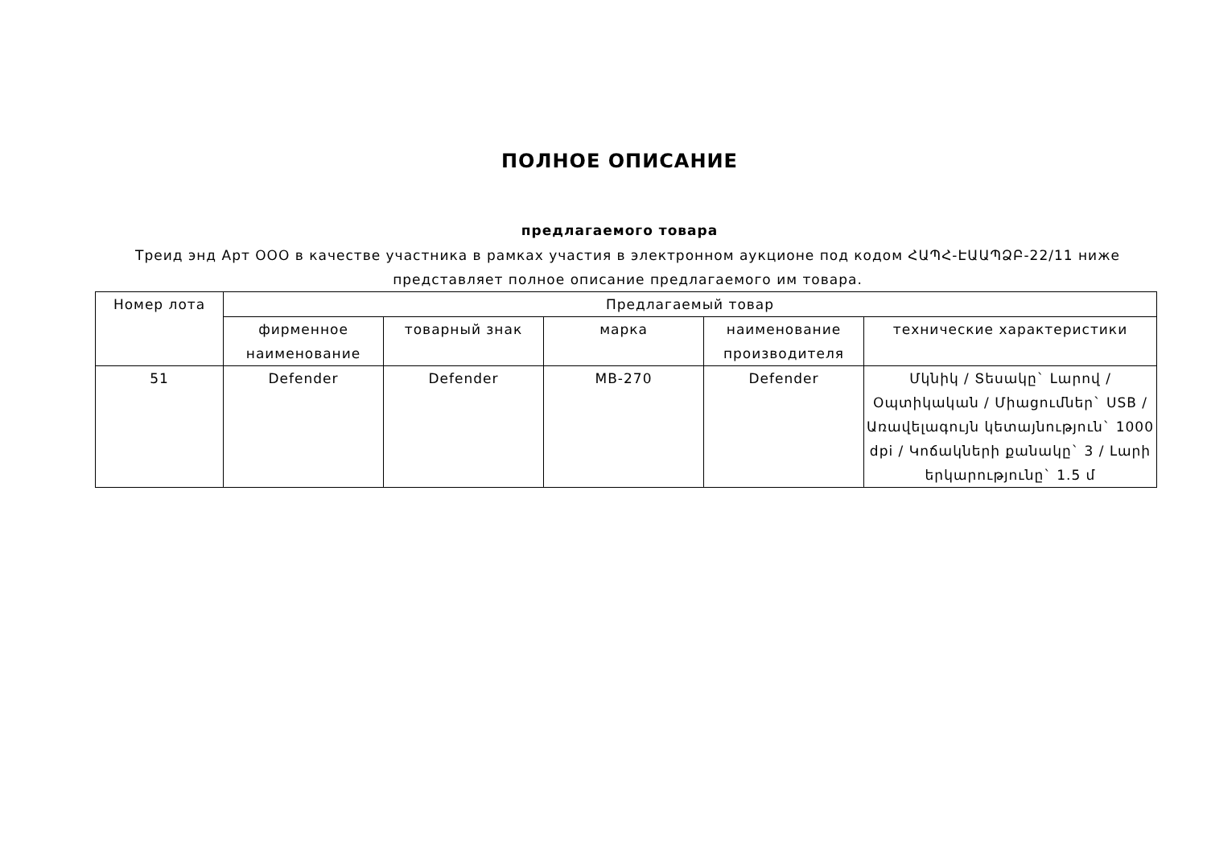ПОЛНОЕ ОПИСАНИЕ
предлагаемого товара
Треид энд Арт ООО в качестве участника в рамках участия в электронном аукционе под кодом ՀԱՊՀ-ԷԱԱՊՁԲ-22/11 ниже представляет полное описание предлагаемого им товара.
| Номер лота | Предлагаемый товар | | | | |
| --- | --- | --- | --- | --- | --- |
| | фирменное наименование | товарный знак | марка | наименование производителя | технические характеристики |
| 51 | Defender | Defender | MB-270 | Defender | Մկնիկ / Տեսակը` Լարով / Օպտիկական / Միացումներ` USB / Առավելագույն կետայնություն` 1000 dpi / Կոճակների քանակը` 3 / Լարի երկարությունը` 1.5 մ |